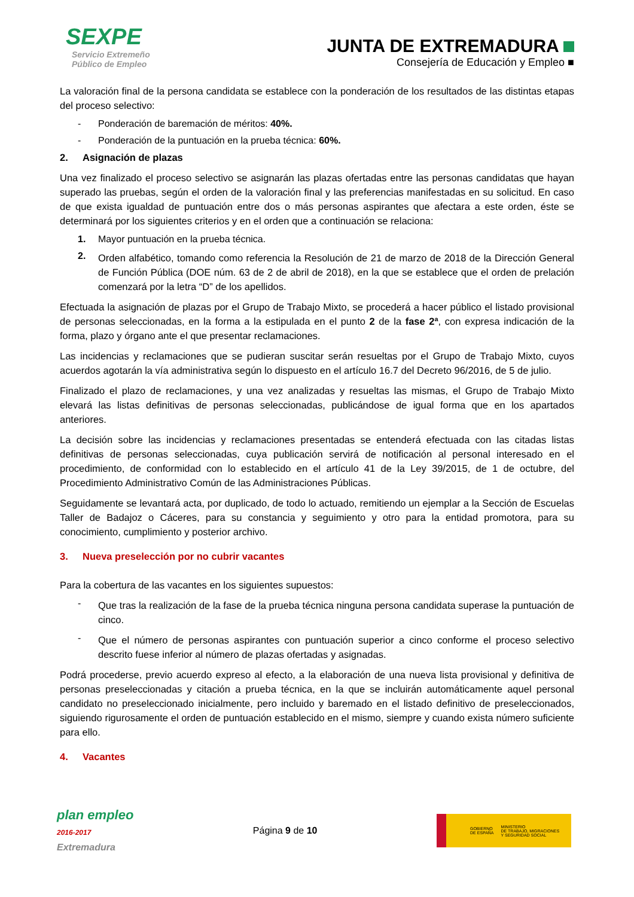SEXPE
Servicio Extremeño
Público de Empleo
JUNTA DE EXTREMADURA
Consejería de Educación y Empleo ■
La valoración final de la persona candidata se establece con la ponderación de los resultados de las distintas etapas del proceso selectivo:
- Ponderación de baremación de méritos: 40%.
- Ponderación de la puntuación en la prueba técnica: 60%.
2. Asignación de plazas
Una vez finalizado el proceso selectivo se asignarán las plazas ofertadas entre las personas candidatas que hayan superado las pruebas, según el orden de la valoración final y las preferencias manifestadas en su solicitud. En caso de que exista igualdad de puntuación entre dos o más personas aspirantes que afectara a este orden, éste se determinará por los siguientes criterios y en el orden que a continuación se relaciona:
1. Mayor puntuación en la prueba técnica.
2.
Orden alfabético, tomando como referencia la Resolución de 21 de marzo de 2018 de la Dirección General de Función Pública (DOE núm. 63 de 2 de abril de 2018), en la que se establece que el orden de prelación comenzará por la letra “D” de los apellidos.
Efectuada la asignación de plazas por el Grupo de Trabajo Mixto, se procederá a hacer público el listado provisional de personas seleccionadas, en la forma a la estipulada en el punto 2 de la fase 2ª, con expresa indicación de la forma, plazo y órgano ante el que presentar reclamaciones.
Las incidencias y reclamaciones que se pudieran suscitar serán resueltas por el Grupo de Trabajo Mixto, cuyos acuerdos agotarán la vía administrativa según lo dispuesto en el artículo 16.7 del Decreto 96/2016, de 5 de julio.
Finalizado el plazo de reclamaciones, y una vez analizadas y resueltas las mismas, el Grupo de Trabajo Mixto elevará las listas definitivas de personas seleccionadas, publicándose de igual forma que en los apartados anteriores.
La decisión sobre las incidencias y reclamaciones presentadas se entenderá efectuada con las citadas listas definitivas de personas seleccionadas, cuya publicación servirá de notificación al personal interesado en el procedimiento, de conformidad con lo establecido en el artículo 41 de la Ley 39/2015, de 1 de octubre, del Procedimiento Administrativo Común de las Administraciones Públicas.
Seguidamente se levantará acta, por duplicado, de todo lo actuado, remitiendo un ejemplar a la Sección de Escuelas Taller de Badajoz o Cáceres, para su constancia y seguimiento y otro para la entidad promotora, para su conocimiento, cumplimiento y posterior archivo.
3. Nueva preselección por no cubrir vacantes
Para la cobertura de las vacantes en los siguientes supuestos:
-
Que tras la realización de la fase de la prueba técnica ninguna persona candidata superase la puntuación de cinco.
-
Que el número de personas aspirantes con puntuación superior a cinco conforme el proceso selectivo descrito fuese inferior al número de plazas ofertadas y asignadas.
Podrá procederse, previo acuerdo expreso al efecto, a la elaboración de una nueva lista provisional y definitiva de personas preseleccionadas y citación a prueba técnica, en la que se incluirán automáticamente aquel personal candidato no preseleccionado inicialmente, pero incluido y baremado en el listado definitivo de preseleccionados, siguiendo rigurosamente el orden de puntuación establecido en el mismo, siempre y cuando exista número suficiente para ello.
4. Vacantes
plan empleo
2016-2017
Extremadura
Página 9 de 10
GOBIERNO
DE ESPAÑA MINISTERIO
DE TRABAJO, MIGRACIONES
Y SEGURIDAD SOCIAL